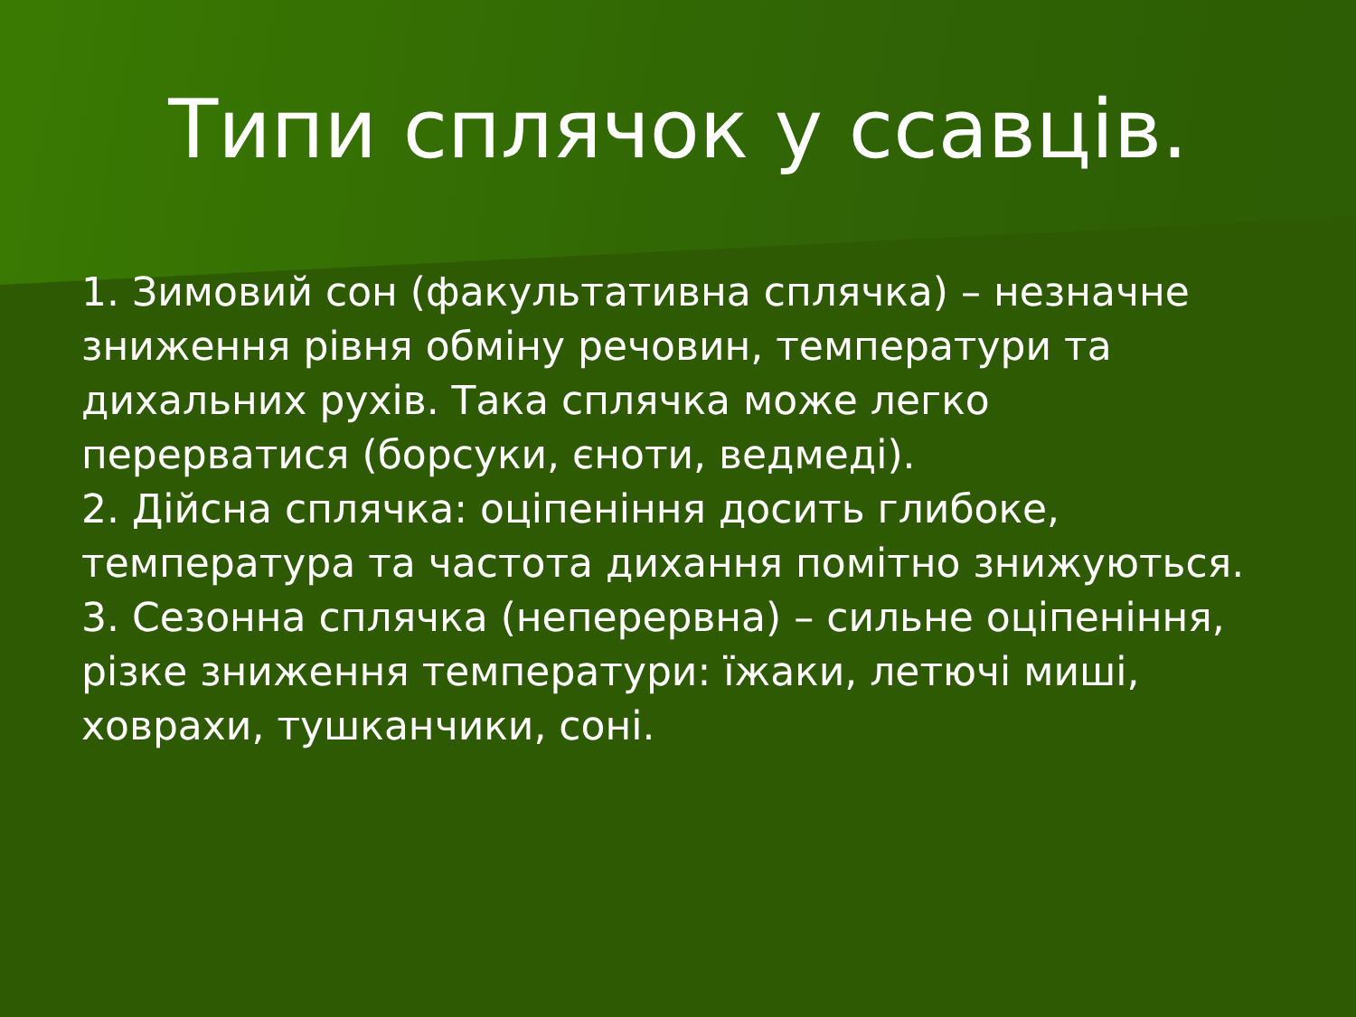Типи сплячок у ссавців.
1. Зимовий сон (факультативна сплячка) – незначне зниження рівня обміну речовин, температури та дихальних рухів. Така сплячка може легко перерватися (борсуки, єноти, ведмеді).
2. Дійсна сплячка: оціпеніння досить глибоке, температура та частота дихання помітно знижуються.
3. Сезонна сплячка (неперервна) – сильне оціпеніння, різке зниження температури: їжаки, летючі миші, ховрахи, тушканчики, соні.